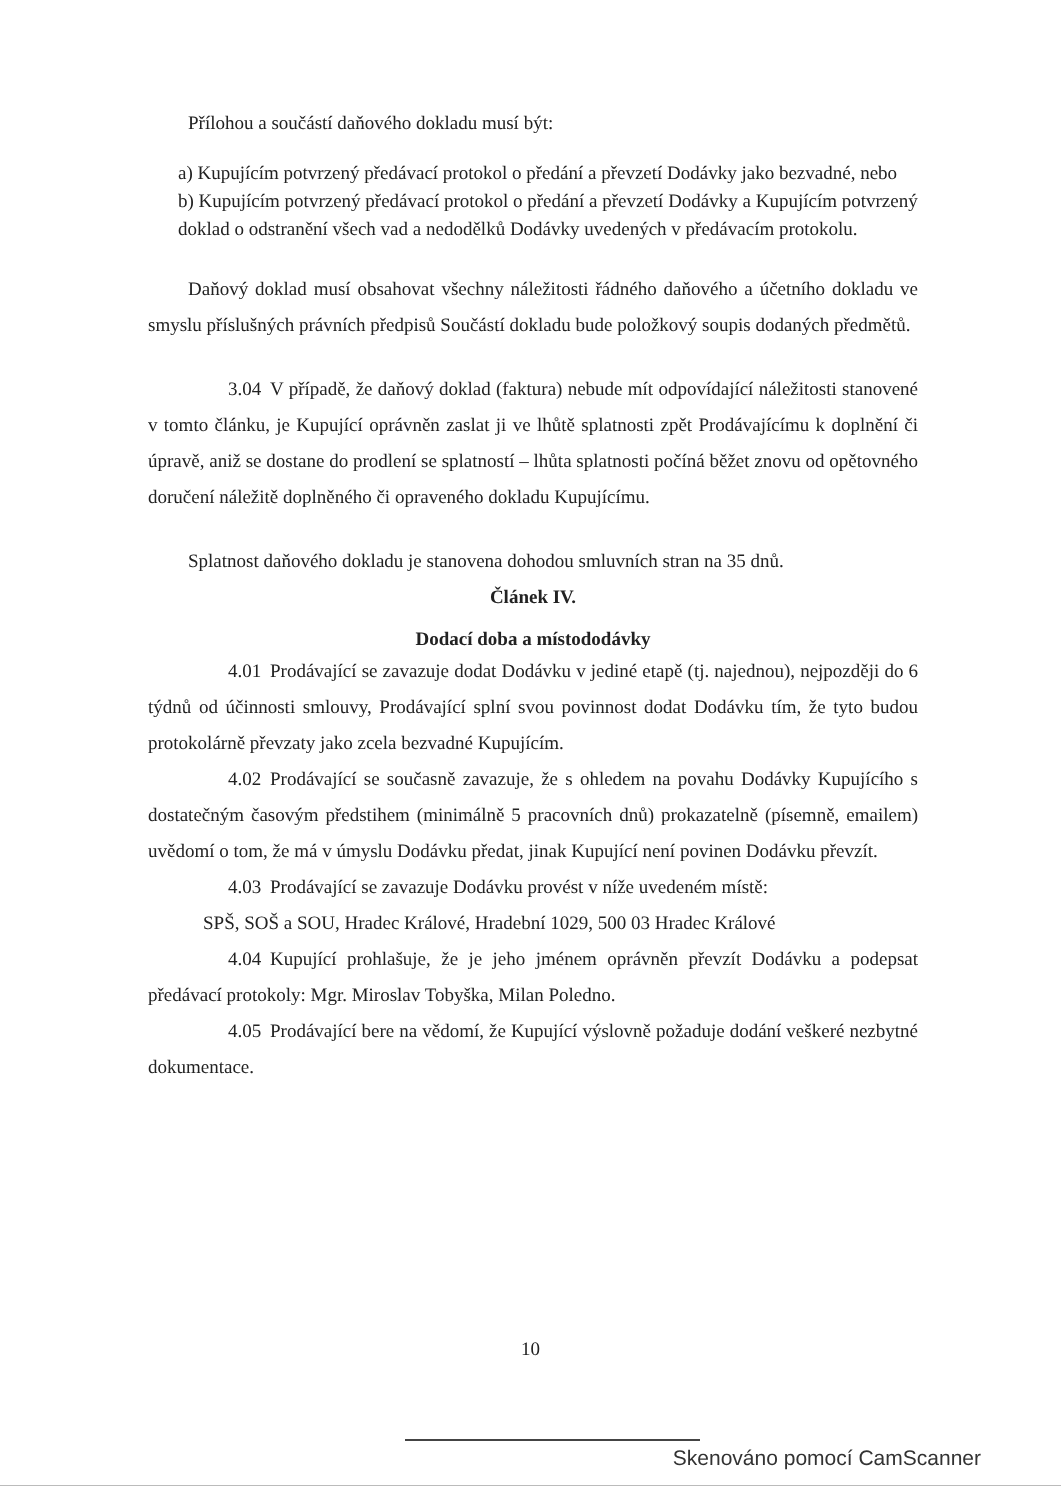Přílohou a součástí daňového dokladu musí být:
a) Kupujícím potvrzený předávací protokol o předání a převzetí Dodávky jako bezvadné, nebo
b) Kupujícím potvrzený předávací protokol o předání a převzetí Dodávky a Kupujícím potvrzený doklad o odstranění všech vad a nedodělků Dodávky uvedených v předávacím protokolu.
Daňový doklad musí obsahovat všechny náležitosti řádného daňového a účetního dokladu ve smyslu příslušných právních předpisů Součástí dokladu bude položkový soupis dodaných předmětů.
3.04 V případě, že daňový doklad (faktura) nebude mít odpovídající náležitosti stanovené v tomto článku, je Kupující oprávněn zaslat ji ve lhůtě splatnosti zpět Prodávajícímu k doplnění či úpravě, aniž se dostane do prodlení se splatností – lhůta splatnosti počíná běžet znovu od opětovného doručení náležitě doplněného či opraveného dokladu Kupujícímu.
Splatnost daňového dokladu je stanovena dohodou smluvních stran na 35 dnů.
Článek IV.
Dodací doba a místododávky
4.01 Prodávající se zavazuje dodat Dodávku v jediné etapě (tj. najednou), nejpozději do 6 týdnů od účinnosti smlouvy, Prodávající splní svou povinnost dodat Dodávku tím, že tyto budou protokolárně převzaty jako zcela bezvadné Kupujícím.
4.02 Prodávající se současně zavazuje, že s ohledem na povahu Dodávky Kupujícího s dostatečným časovým předstihem (minimálně 5 pracovních dnů) prokazatelně (písemně, emailem) uvědomí o tom, že má v úmyslu Dodávku předat, jinak Kupující není povinen Dodávku převzít.
4.03 Prodávající se zavazuje Dodávku provést v níže uvedeném místě:
SPŠ, SOŠ a SOU, Hradec Králové, Hradební 1029, 500 03 Hradec Králové
4.04 Kupující prohlašuje, že je jeho jménem oprávněn převzít Dodávku a podepsat předávací protokoly: Mgr. Miroslav Tobyška, Milan Poledno.
4.05 Prodávající bere na vědomí, že Kupující výslovně požaduje dodání veškeré nezbytné dokumentace.
10
Skenováno pomocí CamScanner